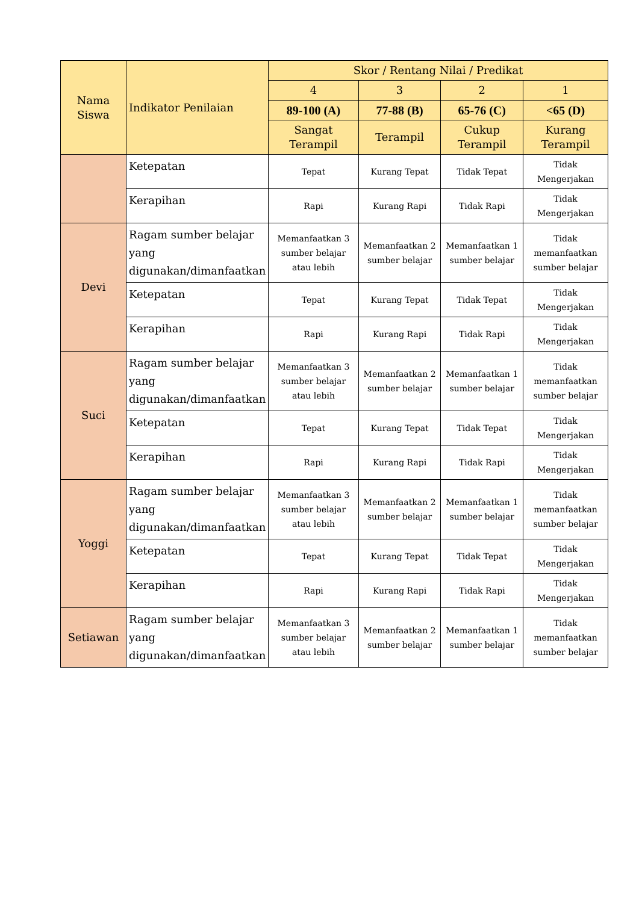| Nama Siswa | Indikator Penilaian | Skor / Rentang Nilai / Predikat | | | |
| --- | --- | --- | --- | --- | --- |
| | | 4 | 3 | 2 | 1 |
| | | 89-100 (A) | 77-88 (B) | 65-76 (C) | <65 (D) |
| | | Sangat Terampil | Terampil | Cukup Terampil | Kurang Terampil |
| | Ketepatan | Tepat | Kurang Tepat | Tidak Tepat | Tidak Mengerjakan |
| | Kerapihan | Rapi | Kurang Rapi | Tidak Rapi | Tidak Mengerjakan |
| Devi | Ragam sumber belajar yang digunakan/dimanfaatkan | Memanfaatkan 3 sumber belajar atau lebih | Memanfaatkan 2 sumber belajar | Memanfaatkan 1 sumber belajar | Tidak memanfaatkan sumber belajar |
| | Ketepatan | Tepat | Kurang Tepat | Tidak Tepat | Tidak Mengerjakan |
| | Kerapihan | Rapi | Kurang Rapi | Tidak Rapi | Tidak Mengerjakan |
| Suci | Ragam sumber belajar yang digunakan/dimanfaatkan | Memanfaatkan 3 sumber belajar atau lebih | Memanfaatkan 2 sumber belajar | Memanfaatkan 1 sumber belajar | Tidak memanfaatkan sumber belajar |
| | Ketepatan | Tepat | Kurang Tepat | Tidak Tepat | Tidak Mengerjakan |
| | Kerapihan | Rapi | Kurang Rapi | Tidak Rapi | Tidak Mengerjakan |
| Yoggi | Ragam sumber belajar yang digunakan/dimanfaatkan | Memanfaatkan 3 sumber belajar atau lebih | Memanfaatkan 2 sumber belajar | Memanfaatkan 1 sumber belajar | Tidak memanfaatkan sumber belajar |
| | Ketepatan | Tepat | Kurang Tepat | Tidak Tepat | Tidak Mengerjakan |
| | Kerapihan | Rapi | Kurang Rapi | Tidak Rapi | Tidak Mengerjakan |
| Setiawan | Ragam sumber belajar yang digunakan/dimanfaatkan | Memanfaatkan 3 sumber belajar atau lebih | Memanfaatkan 2 sumber belajar | Memanfaatkan 1 sumber belajar | Tidak memanfaatkan sumber belajar |